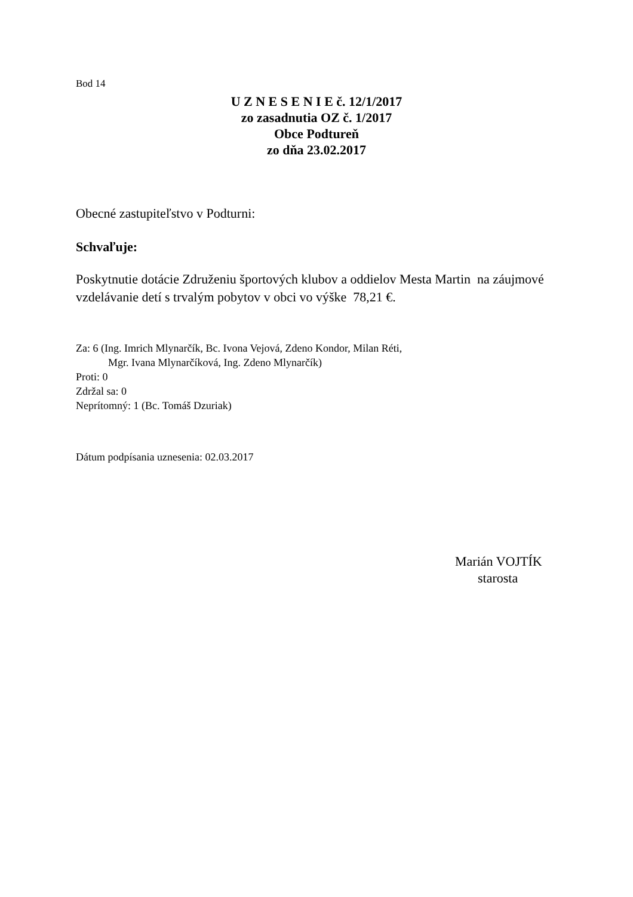Bod 14
U Z N E S E N I E č. 12/1/2017
zo zasadnutia OZ č. 1/2017
Obce Podtureň
zo dňa 23.02.2017
Obecné zastupiteľstvo v Podturni:
Schvaľuje:
Poskytnutie dotácie Združeniu športových klubov a oddielov Mesta Martin na záujmové vzdelávanie detí s trvalým pobytov v obci vo výške 78,21 €.
Za: 6 (Ing. Imrich Mlynarčík, Bc. Ivona Vejová, Zdeno Kondor, Milan Réti,
Mgr. Ivana Mlynarčíková, Ing. Zdeno Mlynarčík)
Proti: 0
Zdržal sa: 0
Neprítomný: 1 (Bc. Tomáš Dzuriak)
Dátum podpísania uznesenia: 02.03.2017
Marián VOJTÍK
starosta